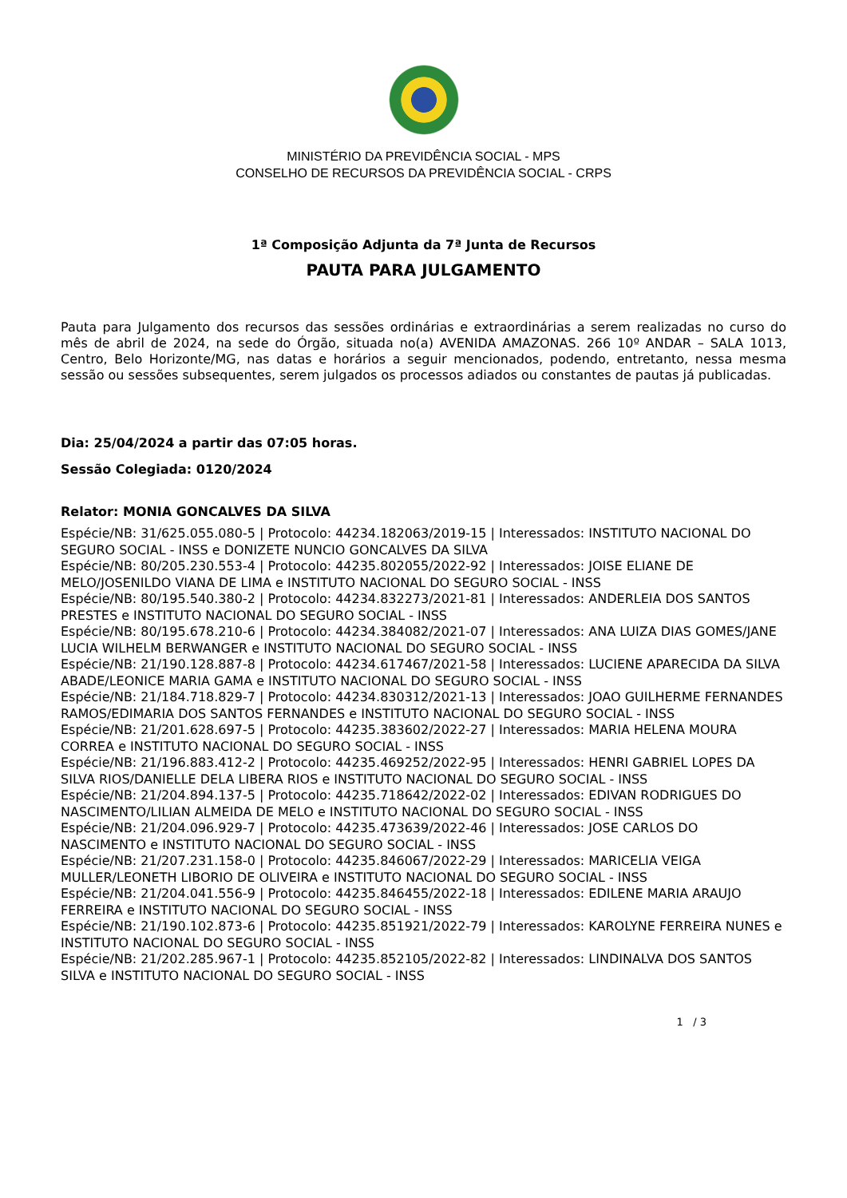MINISTÉRIO DA PREVIDÊNCIA SOCIAL - MPS
CONSELHO DE RECURSOS DA PREVIDÊNCIA SOCIAL - CRPS
1ª Composição Adjunta da 7ª Junta de Recursos
PAUTA PARA JULGAMENTO
Pauta para Julgamento dos recursos das sessões ordinárias e extraordinárias a serem realizadas no curso do mês de abril de 2024, na sede do Órgão, situada no(a) AVENIDA AMAZONAS. 266 10º ANDAR – SALA 1013, Centro, Belo Horizonte/MG, nas datas e horários a seguir mencionados, podendo, entretanto, nessa mesma sessão ou sessões subsequentes, serem julgados os processos adiados ou constantes de pautas já publicadas.
Dia: 25/04/2024 a partir das 07:05 horas.
Sessão Colegiada: 0120/2024
Relator: MONIA GONCALVES DA SILVA
Espécie/NB: 31/625.055.080-5 | Protocolo: 44234.182063/2019-15 | Interessados: INSTITUTO NACIONAL DO SEGURO SOCIAL - INSS e DONIZETE NUNCIO GONCALVES DA SILVA
Espécie/NB: 80/205.230.553-4 | Protocolo: 44235.802055/2022-92 | Interessados: JOISE ELIANE DE MELO/JOSENILDO VIANA DE LIMA e INSTITUTO NACIONAL DO SEGURO SOCIAL - INSS
Espécie/NB: 80/195.540.380-2 | Protocolo: 44234.832273/2021-81 | Interessados: ANDERLEIA DOS SANTOS PRESTES e INSTITUTO NACIONAL DO SEGURO SOCIAL - INSS
Espécie/NB: 80/195.678.210-6 | Protocolo: 44234.384082/2021-07 | Interessados: ANA LUIZA DIAS GOMES/JANE LUCIA WILHELM BERWANGER e INSTITUTO NACIONAL DO SEGURO SOCIAL - INSS
Espécie/NB: 21/190.128.887-8 | Protocolo: 44234.617467/2021-58 | Interessados: LUCIENE APARECIDA DA SILVA ABADE/LEONICE MARIA GAMA e INSTITUTO NACIONAL DO SEGURO SOCIAL - INSS
Espécie/NB: 21/184.718.829-7 | Protocolo: 44234.830312/2021-13 | Interessados: JOAO GUILHERME FERNANDES RAMOS/EDIMARIA DOS SANTOS FERNANDES e INSTITUTO NACIONAL DO SEGURO SOCIAL - INSS
Espécie/NB: 21/201.628.697-5 | Protocolo: 44235.383602/2022-27 | Interessados: MARIA HELENA MOURA CORREA e INSTITUTO NACIONAL DO SEGURO SOCIAL - INSS
Espécie/NB: 21/196.883.412-2 | Protocolo: 44235.469252/2022-95 | Interessados: HENRI GABRIEL LOPES DA SILVA RIOS/DANIELLE DELA LIBERA RIOS e INSTITUTO NACIONAL DO SEGURO SOCIAL - INSS
Espécie/NB: 21/204.894.137-5 | Protocolo: 44235.718642/2022-02 | Interessados: EDIVAN RODRIGUES DO NASCIMENTO/LILIAN ALMEIDA DE MELO e INSTITUTO NACIONAL DO SEGURO SOCIAL - INSS
Espécie/NB: 21/204.096.929-7 | Protocolo: 44235.473639/2022-46 | Interessados: JOSE CARLOS DO NASCIMENTO e INSTITUTO NACIONAL DO SEGURO SOCIAL - INSS
Espécie/NB: 21/207.231.158-0 | Protocolo: 44235.846067/2022-29 | Interessados: MARICELIA VEIGA MULLER/LEONETH LIBORIO DE OLIVEIRA e INSTITUTO NACIONAL DO SEGURO SOCIAL - INSS
Espécie/NB: 21/204.041.556-9 | Protocolo: 44235.846455/2022-18 | Interessados: EDILENE MARIA ARAUJO FERREIRA e INSTITUTO NACIONAL DO SEGURO SOCIAL - INSS
Espécie/NB: 21/190.102.873-6 | Protocolo: 44235.851921/2022-79 | Interessados: KAROLYNE FERREIRA NUNES e INSTITUTO NACIONAL DO SEGURO SOCIAL - INSS
Espécie/NB: 21/202.285.967-1 | Protocolo: 44235.852105/2022-82 | Interessados: LINDINALVA DOS SANTOS SILVA e INSTITUTO NACIONAL DO SEGURO SOCIAL - INSS
1 / 3